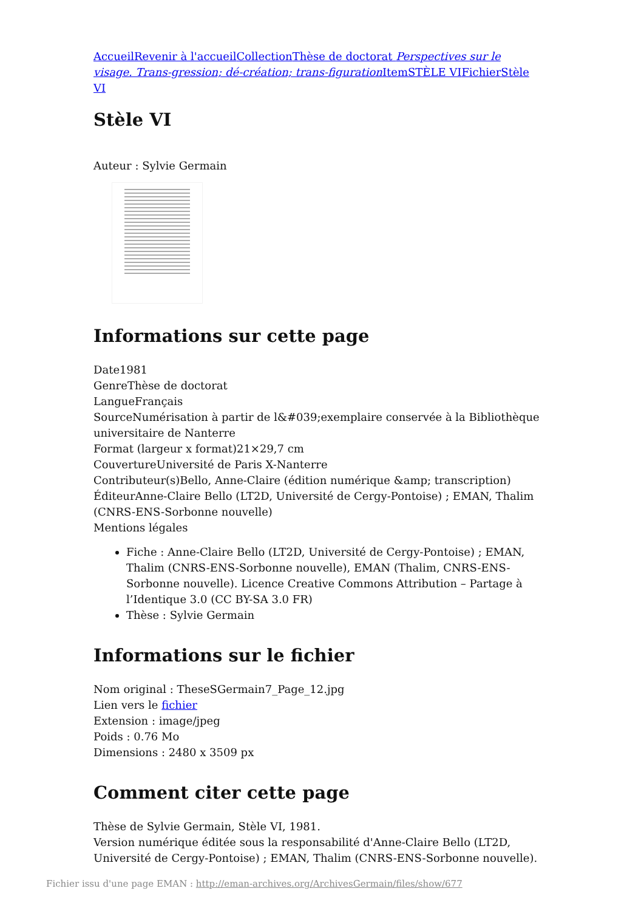Accueil Revenir à l'accueil Collection Thèse de doctorat Perspectives sur le visage. Trans-gression; dé-création; trans-figuration Item STÈLE VI Fichier Stèle VI
Stèle VI
Auteur : Sylvie Germain
Informations sur cette page
Date1981
GenreThèse de doctorat
LangueFrançais
SourceNumérisation à partir de l&#039;exemplaire conservée à la Bibliothèque universitaire de Nanterre
Format (largeur x format)21×29,7 cm
CouvertureUniversité de Paris X-Nanterre
Contributeur(s)Bello, Anne-Claire (édition numérique &amp; transcription)
ÉditeurAnne-Claire Bello (LT2D, Université de Cergy-Pontoise) ; EMAN, Thalim (CNRS-ENS-Sorbonne nouvelle)
Mentions légales
Fiche : Anne-Claire Bello (LT2D, Université de Cergy-Pontoise) ; EMAN, Thalim (CNRS-ENS-Sorbonne nouvelle), EMAN (Thalim, CNRS-ENS-Sorbonne nouvelle). Licence Creative Commons Attribution – Partage à l’Identique 3.0 (CC BY-SA 3.0 FR)
Thèse : Sylvie Germain
Informations sur le fichier
Nom original : TheseSGermain7_Page_12.jpg
Lien vers le fichier
Extension : image/jpeg
Poids : 0.76 Mo
Dimensions : 2480 x 3509 px
Comment citer cette page
Thèse de Sylvie Germain, Stèle VI, 1981.
Version numérique éditée sous la responsabilité d'Anne-Claire Bello (LT2D, Université de Cergy-Pontoise) ; EMAN, Thalim (CNRS-ENS-Sorbonne nouvelle).
Fichier issu d'une page EMAN : http://eman-archives.org/ArchivesGermain/files/show/677